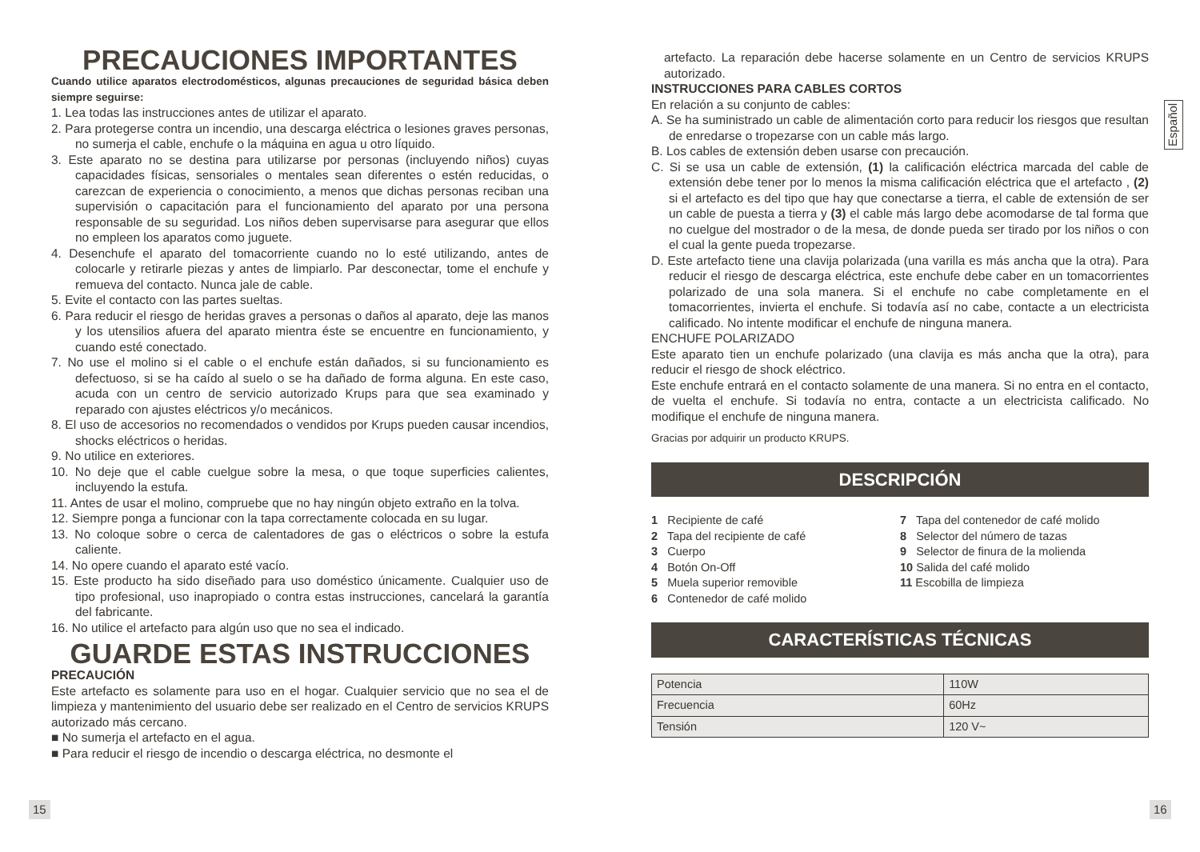PRECAUCIONES IMPORTANTES
Cuando utilice aparatos electrodomésticos, algunas precauciones de seguridad básica deben siempre seguirse:
1. Lea todas las instrucciones antes de utilizar el aparato.
2. Para protegerse contra un incendio, una descarga eléctrica o lesiones graves personas, no sumerja el cable, enchufe o la máquina en agua u otro líquido.
3. Este aparato no se destina para utilizarse por personas (incluyendo niños) cuyas capacidades físicas, sensoriales o mentales sean diferentes o estén reducidas, o carezcan de experiencia o conocimiento, a menos que dichas personas reciban una supervisión o capacitación para el funcionamiento del aparato por una persona responsable de su seguridad. Los niños deben supervisarse para asegurar que ellos no empleen los aparatos como juguete.
4. Desenchufe el aparato del tomacorriente cuando no lo esté utilizando, antes de colocarle y retirarle piezas y antes de limpiarlo. Par desconectar, tome el enchufe y remueva del contacto. Nunca jale de cable.
5. Evite el contacto con las partes sueltas.
6. Para reducir el riesgo de heridas graves a personas o daños al aparato, deje las manos y los utensilios afuera del aparato mientra éste se encuentre en funcionamiento, y cuando esté conectado.
7. No use el molino si el cable o el enchufe están dañados, si su funcionamiento es defectuoso, si se ha caído al suelo o se ha dañado de forma alguna. En este caso, acuda con un centro de servicio autorizado Krups para que sea examinado y reparado con ajustes eléctricos y/o mecánicos.
8. El uso de accesorios no recomendados o vendidos por Krups pueden causar incendios, shocks eléctricos o heridas.
9. No utilice en exteriores.
10. No deje que el cable cuelgue sobre la mesa, o que toque superficies calientes, incluyendo la estufa.
11. Antes de usar el molino, compruebe que no hay ningún objeto extraño en la tolva.
12. Siempre ponga a funcionar con la tapa correctamente colocada en su lugar.
13. No coloque sobre o cerca de calentadores de gas o eléctricos o sobre la estufa caliente.
14. No opere cuando el aparato esté vacío.
15. Este producto ha sido diseñado para uso doméstico únicamente. Cualquier uso de tipo profesional, uso inapropiado o contra estas instrucciones, cancelará la garantía del fabricante.
16. No utilice el artefacto para algún uso que no sea el indicado.
GUARDE ESTAS INSTRUCCIONES
PRECAUCIÓN
Este artefacto es solamente para uso en el hogar. Cualquier servicio que no sea el de limpieza y mantenimiento del usuario debe ser realizado en el Centro de servicios KRUPS autorizado más cercano.
■ No sumerja el artefacto en el agua.
■ Para reducir el riesgo de incendio o descarga eléctrica, no desmonte el
artefacto. La reparación debe hacerse solamente en un Centro de servicios KRUPS autorizado.
INSTRUCCIONES PARA CABLES CORTOS
En relación a su conjunto de cables:
A. Se ha suministrado un cable de alimentación corto para reducir los riesgos que resultan de enredarse o tropezarse con un cable más largo.
B. Los cables de extensión deben usarse con precaución.
C. Si se usa un cable de extensión, (1) la calificación eléctrica marcada del cable de extensión debe tener por lo menos la misma calificación eléctrica que el artefacto , (2) si el artefacto es del tipo que hay que conectarse a tierra, el cable de extensión de ser un cable de puesta a tierra y (3) el cable más largo debe acomodarse de tal forma que no cuelgue del mostrador o de la mesa, de donde pueda ser tirado por los niños o con el cual la gente pueda tropezarse.
D. Este artefacto tiene una clavija polarizada (una varilla es más ancha que la otra). Para reducir el riesgo de descarga eléctrica, este enchufe debe caber en un tomacorrientes polarizado de una sola manera. Si el enchufe no cabe completamente en el tomacorrientes, invierta el enchufe. Si todavía así no cabe, contacte a un electricista calificado. No intente modificar el enchufe de ninguna manera.
ENCHUFE POLARIZADO
Este aparato tien un enchufe polarizado (una clavija es más ancha que la otra), para reducir el riesgo de shock eléctrico.
Este enchufe entrará en el contacto solamente de una manera. Si no entra en el contacto, de vuelta el enchufe. Si todavía no entra, contacte a un electricista calificado. No modifique el enchufe de ninguna manera.
Gracias por adquirir un producto KRUPS.
DESCRIPCIÓN
1 Recipiente de café
2 Tapa del recipiente de café
3 Cuerpo
4 Botón On-Off
5 Muela superior removible
6 Contenedor de café molido
7 Tapa del contenedor de café molido
8 Selector del número de tazas
9 Selector de finura de la molienda
10 Salida del café molido
11 Escobilla de limpieza
CARACTERÍSTICAS TÉCNICAS
| Potencia | 110W |
| Frecuencia | 60Hz |
| Tensión | 120 V~ |
15 16
Español